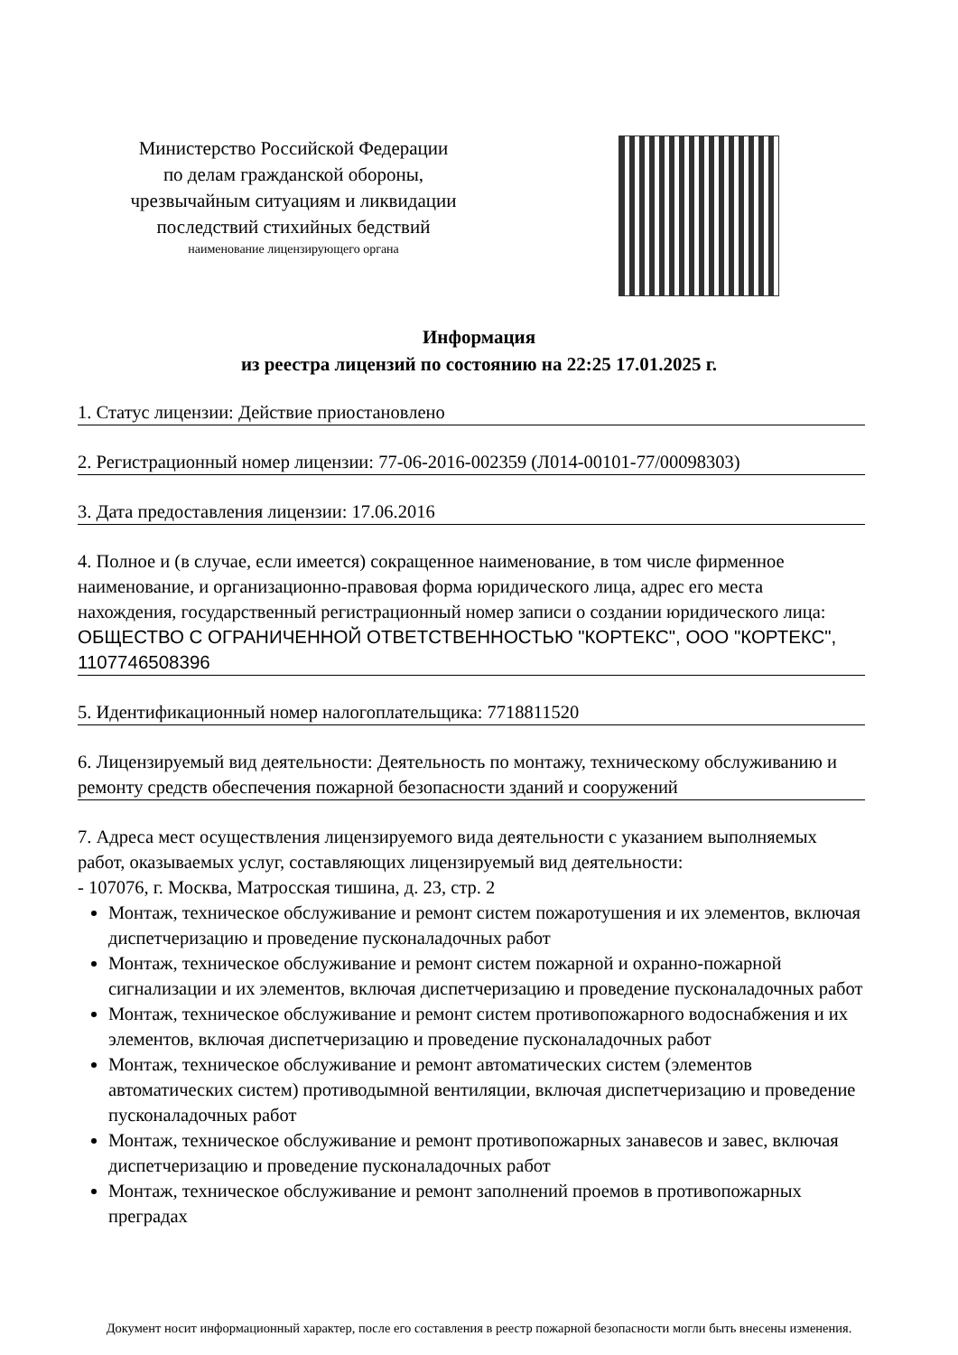Министерство Российской Федерации
по делам гражданской обороны,
чрезвычайным ситуациям и ликвидации
последствий стихийных бедствий
наименование лицензирующего органа
Информация
из реестра лицензий по состоянию на 22:25 17.01.2025 г.
1. Статус лицензии: Действие приостановлено
2. Регистрационный номер лицензии: 77-06-2016-002359 (Л014-00101-77/00098303)
3. Дата предоставления лицензии: 17.06.2016
4. Полное и (в случае, если имеется) сокращенное наименование, в том числе фирменное наименование, и организационно-правовая форма юридического лица, адрес его места нахождения, государственный регистрационный номер записи о создании юридического лица: ОБЩЕСТВО С ОГРАНИЧЕННОЙ ОТВЕТСТВЕННОСТЬЮ "КОРТЕКС", ООО "КОРТЕКС", 1107746508396
5. Идентификационный номер налогоплательщика: 7718811520
6. Лицензируемый вид деятельности: Деятельность по монтажу, техническому обслуживанию и ремонту средств обеспечения пожарной безопасности зданий и сооружений
7. Адреса мест осуществления лицензируемого вида деятельности с указанием выполняемых работ, оказываемых услуг, составляющих лицензируемый вид деятельности:
- 107076, г. Москва, Матросская тишина, д. 23, стр. 2
Монтаж, техническое обслуживание и ремонт систем пожаротушения и их элементов, включая диспетчеризацию и проведение пусконаладочных работ
Монтаж, техническое обслуживание и ремонт систем пожарной и охранно-пожарной сигнализации и их элементов, включая диспетчеризацию и проведение пусконаладочных работ
Монтаж, техническое обслуживание и ремонт систем противопожарного водоснабжения и их элементов, включая диспетчеризацию и проведение пусконаладочных работ
Монтаж, техническое обслуживание и ремонт автоматических систем (элементов автоматических систем) противодымной вентиляции, включая диспетчеризацию и проведение пусконаладочных работ
Монтаж, техническое обслуживание и ремонт противопожарных занавесов и завес, включая диспетчеризацию и проведение пусконаладочных работ
Монтаж, техническое обслуживание и ремонт заполнений проемов в противопожарных преградах
Документ носит информационный характер, после его составления в реестр пожарной безопасности могли быть внесены изменения.